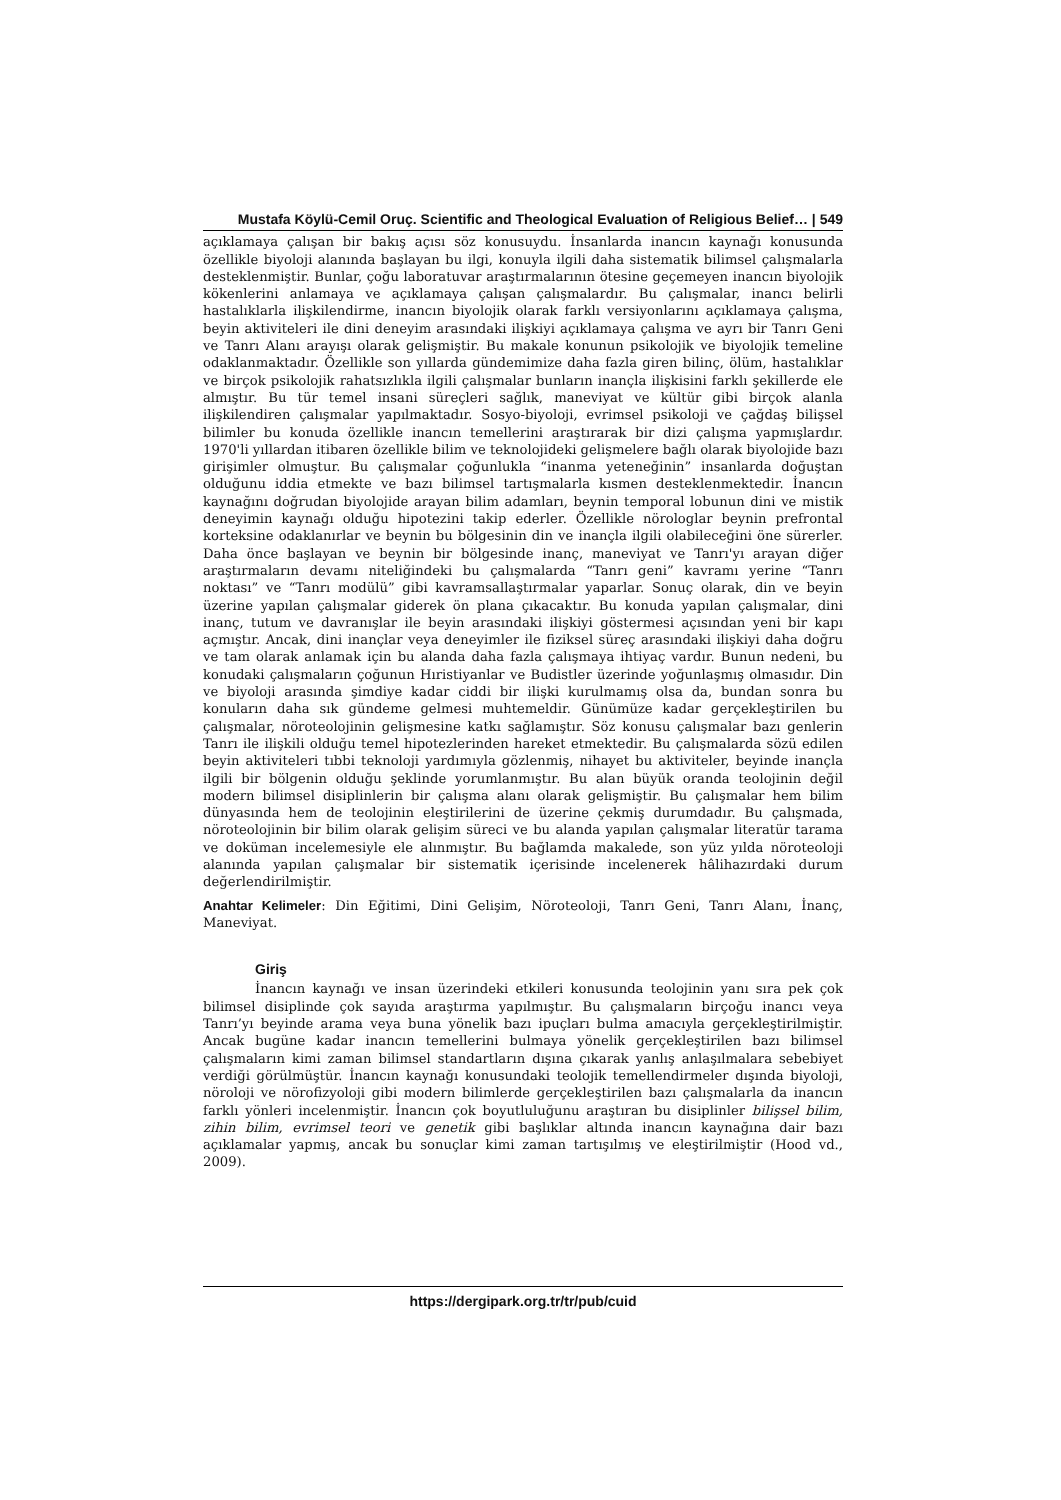Mustafa Köylü-Cemil Oruç. Scientific and Theological Evaluation of Religious Belief… | 549
açıklamaya çalışan bir bakış açısı söz konusuydu. İnsanlarda inancın kaynağı konusunda özellikle biyoloji alanında başlayan bu ilgi, konuyla ilgili daha sistematik bilimsel çalışmalarla desteklenmiştir. Bunlar, çoğu laboratuvar araştırmalarının ötesine geçemeyen inancın biyolojik kökenlerini anlamaya ve açıklamaya çalışan çalışmalardır. Bu çalışmalar, inancı belirli hastalıklarla ilişkilendirme, inancın biyolojik olarak farklı versiyonlarını açıklamaya çalışma, beyin aktiviteleri ile dini deneyim arasındaki ilişkiyi açıklamaya çalışma ve ayrı bir Tanrı Geni ve Tanrı Alanı arayışı olarak gelişmiştir. Bu makale konunun psikolojik ve biyolojik temeline odaklanmaktadır. Özellikle son yıllarda gündemimize daha fazla giren bilinç, ölüm, hastalıklar ve birçok psikolojik rahatsızlıkla ilgili çalışmalar bunların inançla ilişkisini farklı şekillerde ele almıştır. Bu tür temel insani süreçleri sağlık, maneviyat ve kültür gibi birçok alanla ilişkilendiren çalışmalar yapılmaktadır. Sosyo-biyoloji, evrimsel psikoloji ve çağdaş bilişsel bilimler bu konuda özellikle inancın temellerini araştırarak bir dizi çalışma yapmışlardır. 1970'li yıllardan itibaren özellikle bilim ve teknolojideki gelişmelere bağlı olarak biyolojide bazı girişimler olmuştur. Bu çalışmalar çoğunlukla “inanma yeteneğinin” insanlarda doğuştan olduğunu iddia etmekte ve bazı bilimsel tartışmalarla kısmen desteklenmektedir. İnancın kaynağını doğrudan biyolojide arayan bilim adamları, beynin temporal lobunun dini ve mistik deneyimin kaynağı olduğu hipotezini takip ederler. Özellikle nörologlar beynin prefrontal korteksine odaklanırlar ve beynin bu bölgesinin din ve inançla ilgili olabileceğini öne sürerler. Daha önce başlayan ve beynin bir bölgesinde inanç, maneviyat ve Tanrı'yı arayan diğer araştırmaların devamı niteliğindeki bu çalışmalarda “Tanrı geni” kavramı yerine “Tanrı noktası” ve “Tanrı modülü” gibi kavramsallaştırmalar yaparlar. Sonuç olarak, din ve beyin üzerine yapılan çalışmalar giderek ön plana çıkacaktır. Bu konuda yapılan çalışmalar, dini inanç, tutum ve davranışlar ile beyin arasındaki ilişkiyi göstermesi açısından yeni bir kapı açmıştır. Ancak, dini inançlar veya deneyimler ile fiziksel süreç arasındaki ilişkiyi daha doğru ve tam olarak anlamak için bu alanda daha fazla çalışmaya ihtiyaç vardır. Bunun nedeni, bu konudaki çalışmaların çoğunun Hıristiyanlar ve Budistler üzerinde yoğunlaşmış olmasıdır. Din ve biyoloji arasında şimdiye kadar ciddi bir ilişki kurulmamış olsa da, bundan sonra bu konuların daha sık gündeme gelmesi muhtemeldir. Günümüze kadar gerçekleştirilen bu çalışmalar, nöroteolojinin gelişmesine katkı sağlamıştır. Söz konusu çalışmalar bazı genlerin Tanrı ile ilişkili olduğu temel hipotezlerinden hareket etmektedir. Bu çalışmalarda sözü edilen beyin aktiviteleri tıbbi teknoloji yardımıyla gözlenmiş, nihayet bu aktiviteler, beyinde inançla ilgili bir bölgenin olduğu şeklinde yorumlanmıştır. Bu alan büyük oranda teolojinin değil modern bilimsel disiplinlerin bir çalışma alanı olarak gelişmiştir. Bu çalışmalar hem bilim dünyasında hem de teolojinin eleştirilerini de üzerine çekmiş durumdadır. Bu çalışmada, nöroteolojinin bir bilim olarak gelişim süreci ve bu alanda yapılan çalışmalar literatür tarama ve doküman incelemesiyle ele alınmıştır. Bu bağlamda makalede, son yüz yılda nöroteoloji alanında yapılan çalışmalar bir sistematik içerisinde incelenerek hâlihazırdaki durum değerlendirilmiştir.
Anahtar Kelimeler: Din Eğitimi, Dini Gelişim, Nöroteoloji, Tanrı Geni, Tanrı Alanı, İnanç, Maneviyat.
Giriş
İnancın kaynağı ve insan üzerindeki etkileri konusunda teolojinin yanı sıra pek çok bilimsel disiplinde çok sayıda araştırma yapılmıştır. Bu çalışmaların birçoğu inancı veya Tanrı’yı beyinde arama veya buna yönelik bazı ipuçları bulma amacıyla gerçekleştirilmiştir. Ancak bugüne kadar inancın temellerini bulmaya yönelik gerçekleştirilen bazı bilimsel çalışmaların kimi zaman bilimsel standartların dışına çıkarak yanlış anlaşılmalara sebebiyet verdiği görülmüştür. İnancın kaynağı konusundaki teolojik temellendirmeler dışında biyoloji, nöroloji ve nörofizyoloji gibi modern bilimlerde gerçekleştirilen bazı çalışmalarla da inancın farklı yönleri incelenmiştir. İnancın çok boyutluluğunu araştıran bu disiplinler bilişsel bilim, zihin bilim, evrimsel teori ve genetik gibi başlıklar altında inancın kaynağına dair bazı açıklamalar yapmış, ancak bu sonuçlar kimi zaman tartışılmış ve eleştirilmiştir (Hood vd., 2009).
https://dergipark.org.tr/tr/pub/cuid